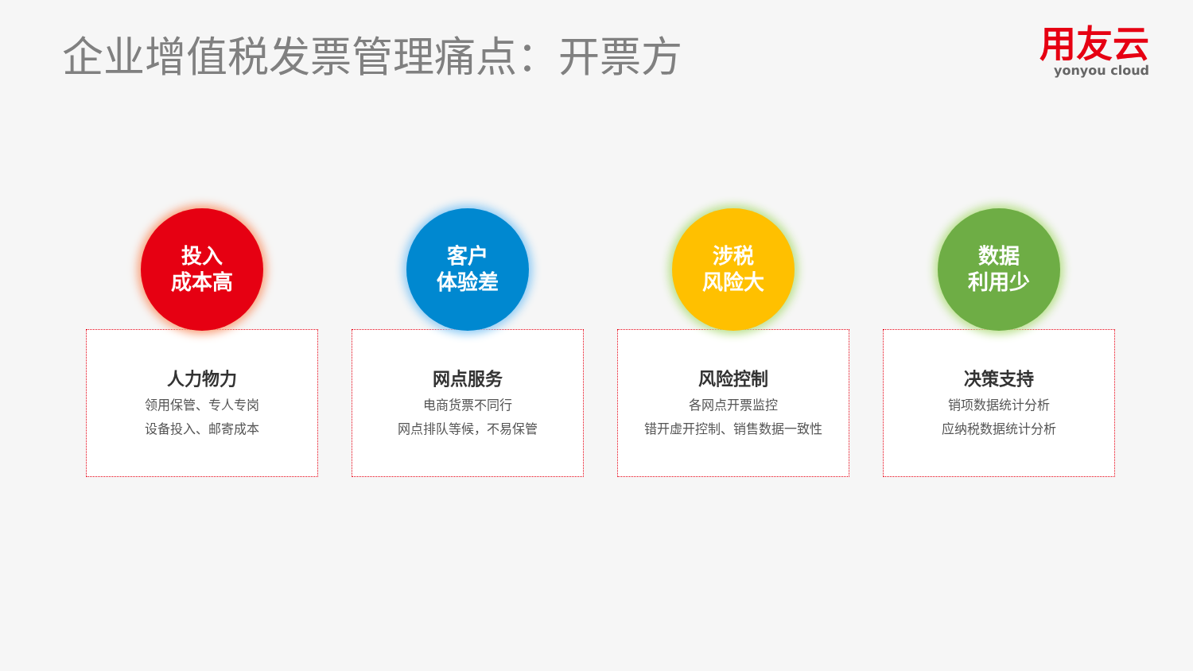企业增值税发票管理痛点：开票方
用友云
yonyou cloud
投入
成本高
人力物力
领用保管、专人专岗
设备投入、邮寄成本
客户
体验差
网点服务
电商货票不同行
网点排队等候，不易保管
涉税
风险大
风险控制
各网点开票监控
错开虚开控制、销售数据一致性
数据
利用少
决策支持
销项数据统计分析
应纳税数据统计分析